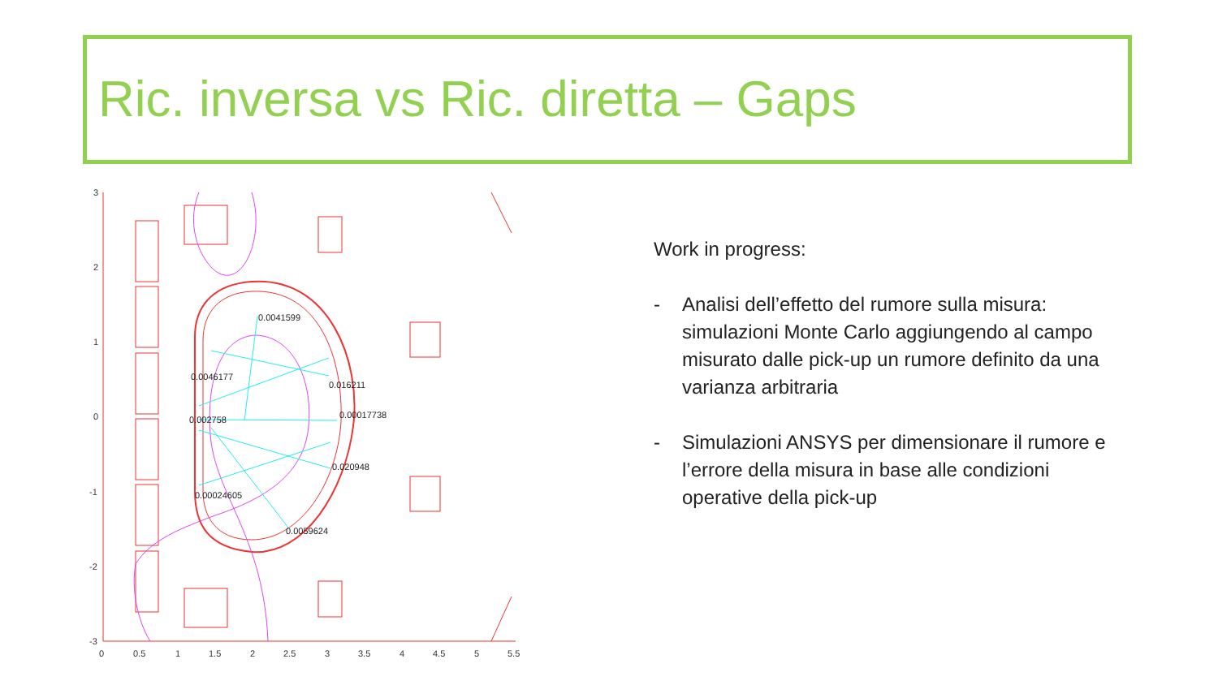Ric. inversa vs Ric. diretta – Gaps
3
2
1
0
-1
-2
-3
0
0.5
1
1.5
2
2.5
3
3.5
4
4.5
5
5.5
0.0041599
0.0046177
0.016211
0.002758
0.00017738
0.020948
0.00024605
0.0059624
Work in progress:
- Analisi dell’effetto del rumore sulla misura: simulazioni Monte Carlo aggiungendo al campo misurato dalle pick-up un rumore definito da una varianza arbitraria
- Simulazioni ANSYS per dimensionare il rumore e l’errore della misura in base alle condizioni operative della pick-up